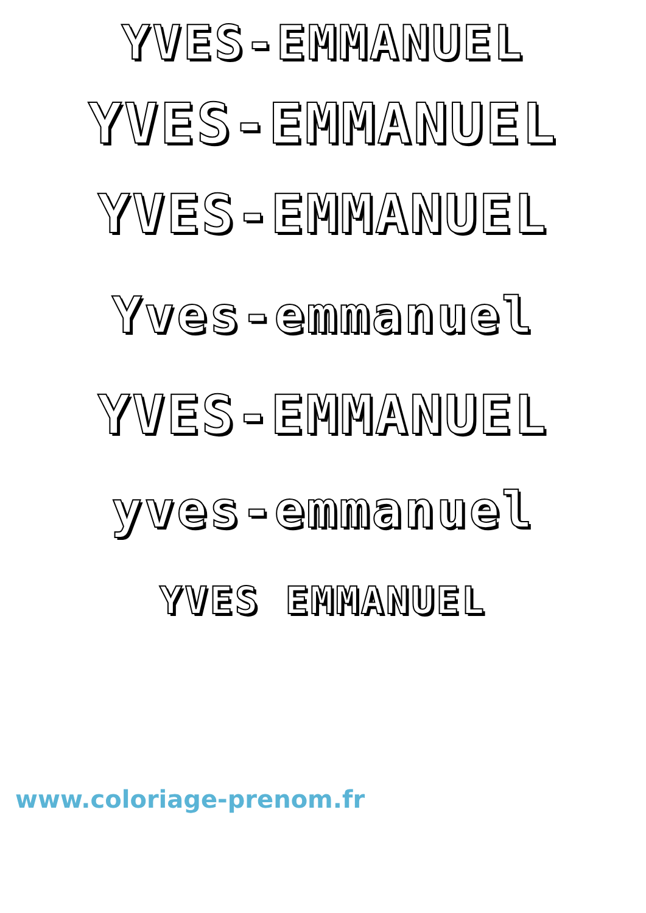YVES-EMMANUEL
YVES-EMMANUEL
YVES-EMMANUEL
Yves-emmanuel
YVES-EMMANUEL
yves-emmanuel
YVES EMMANUEL
www.coloriage-prenom.fr